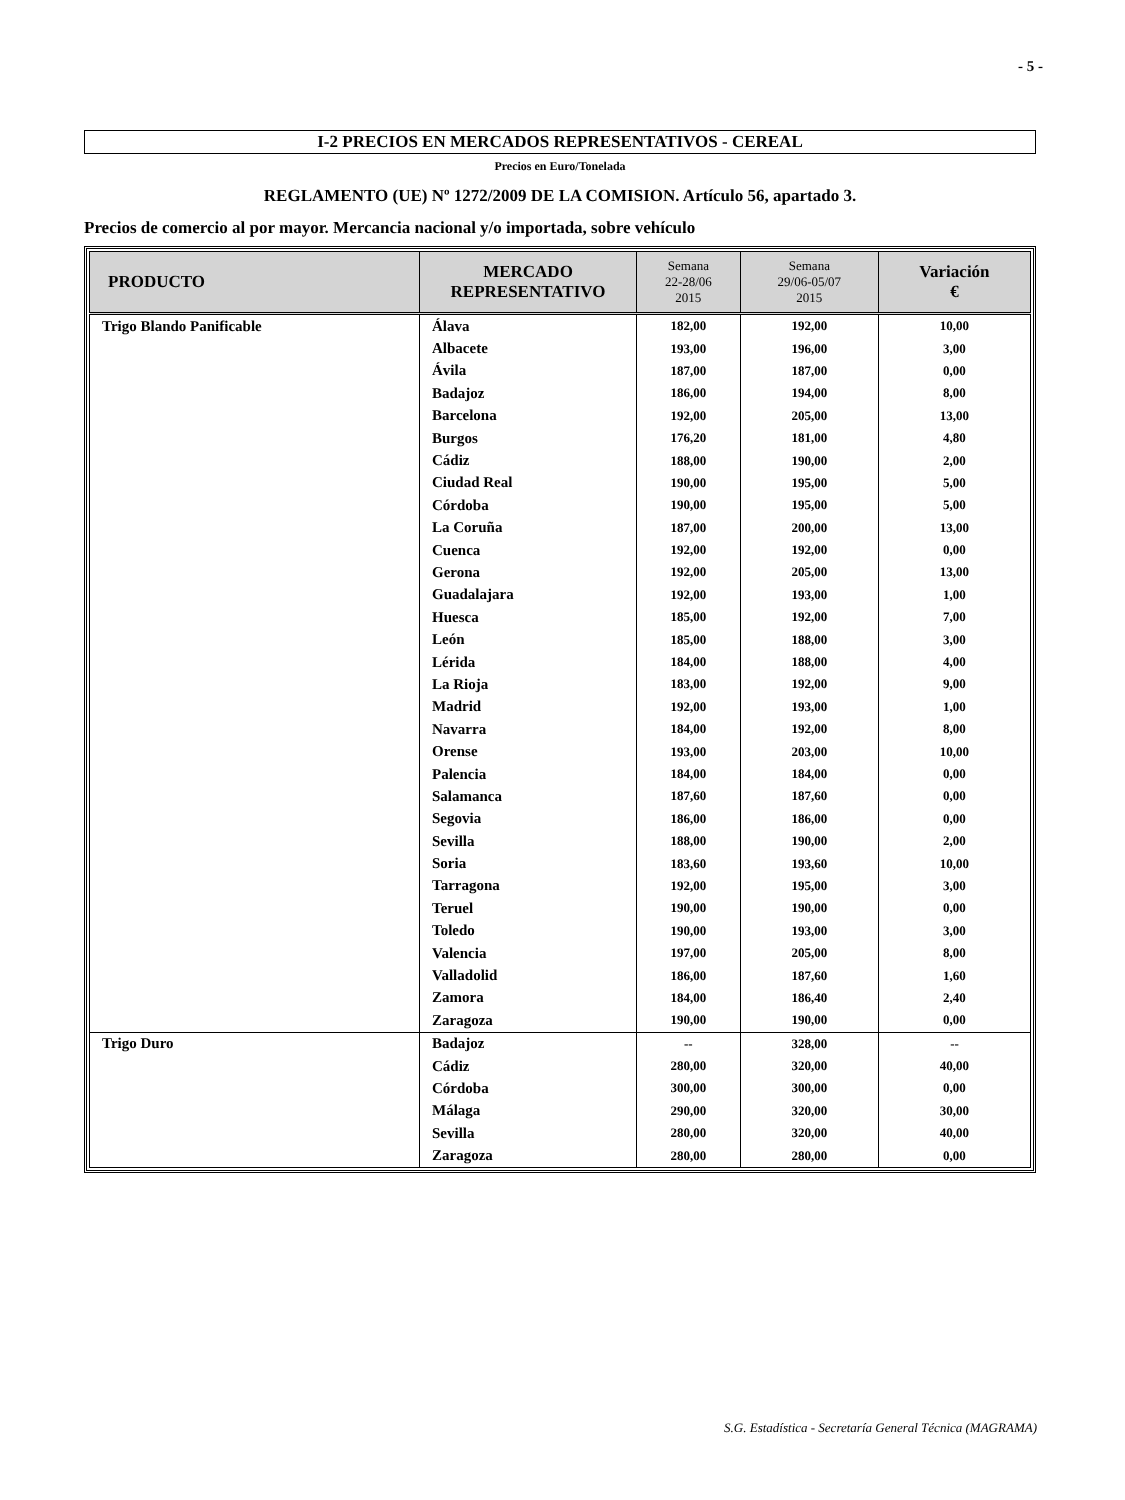- 5 -
I-2 PRECIOS EN MERCADOS REPRESENTATIVOS - CEREAL
Precios en Euro/Tonelada
REGLAMENTO (UE) Nº 1272/2009 DE LA COMISION. Artículo 56, apartado 3.
Precios de comercio al por mayor. Mercancia nacional y/o importada, sobre vehículo
| PRODUCTO | MERCADO REPRESENTATIVO | Semana 22-28/06 2015 | Semana 29/06-05/07 2015 | Variación € |
| --- | --- | --- | --- | --- |
| Trigo Blando Panificable | Álava | 182,00 | 192,00 | 10,00 |
| | Albacete | 193,00 | 196,00 | 3,00 |
| | Ávila | 187,00 | 187,00 | 0,00 |
| | Badajoz | 186,00 | 194,00 | 8,00 |
| | Barcelona | 192,00 | 205,00 | 13,00 |
| | Burgos | 176,20 | 181,00 | 4,80 |
| | Cádiz | 188,00 | 190,00 | 2,00 |
| | Ciudad Real | 190,00 | 195,00 | 5,00 |
| | Córdoba | 190,00 | 195,00 | 5,00 |
| | La Coruña | 187,00 | 200,00 | 13,00 |
| | Cuenca | 192,00 | 192,00 | 0,00 |
| | Gerona | 192,00 | 205,00 | 13,00 |
| | Guadalajara | 192,00 | 193,00 | 1,00 |
| | Huesca | 185,00 | 192,00 | 7,00 |
| | León | 185,00 | 188,00 | 3,00 |
| | Lérida | 184,00 | 188,00 | 4,00 |
| | La Rioja | 183,00 | 192,00 | 9,00 |
| | Madrid | 192,00 | 193,00 | 1,00 |
| | Navarra | 184,00 | 192,00 | 8,00 |
| | Orense | 193,00 | 203,00 | 10,00 |
| | Palencia | 184,00 | 184,00 | 0,00 |
| | Salamanca | 187,60 | 187,60 | 0,00 |
| | Segovia | 186,00 | 186,00 | 0,00 |
| | Sevilla | 188,00 | 190,00 | 2,00 |
| | Soria | 183,60 | 193,60 | 10,00 |
| | Tarragona | 192,00 | 195,00 | 3,00 |
| | Teruel | 190,00 | 190,00 | 0,00 |
| | Toledo | 190,00 | 193,00 | 3,00 |
| | Valencia | 197,00 | 205,00 | 8,00 |
| | Valladolid | 186,00 | 187,60 | 1,60 |
| | Zamora | 184,00 | 186,40 | 2,40 |
| | Zaragoza | 190,00 | 190,00 | 0,00 |
| Trigo Duro | Badajoz | -- | 328,00 | -- |
| | Cádiz | 280,00 | 320,00 | 40,00 |
| | Córdoba | 300,00 | 300,00 | 0,00 |
| | Málaga | 290,00 | 320,00 | 30,00 |
| | Sevilla | 280,00 | 320,00 | 40,00 |
| | Zaragoza | 280,00 | 280,00 | 0,00 |
S.G. Estadística - Secretaría General Técnica (MAGRAMA)